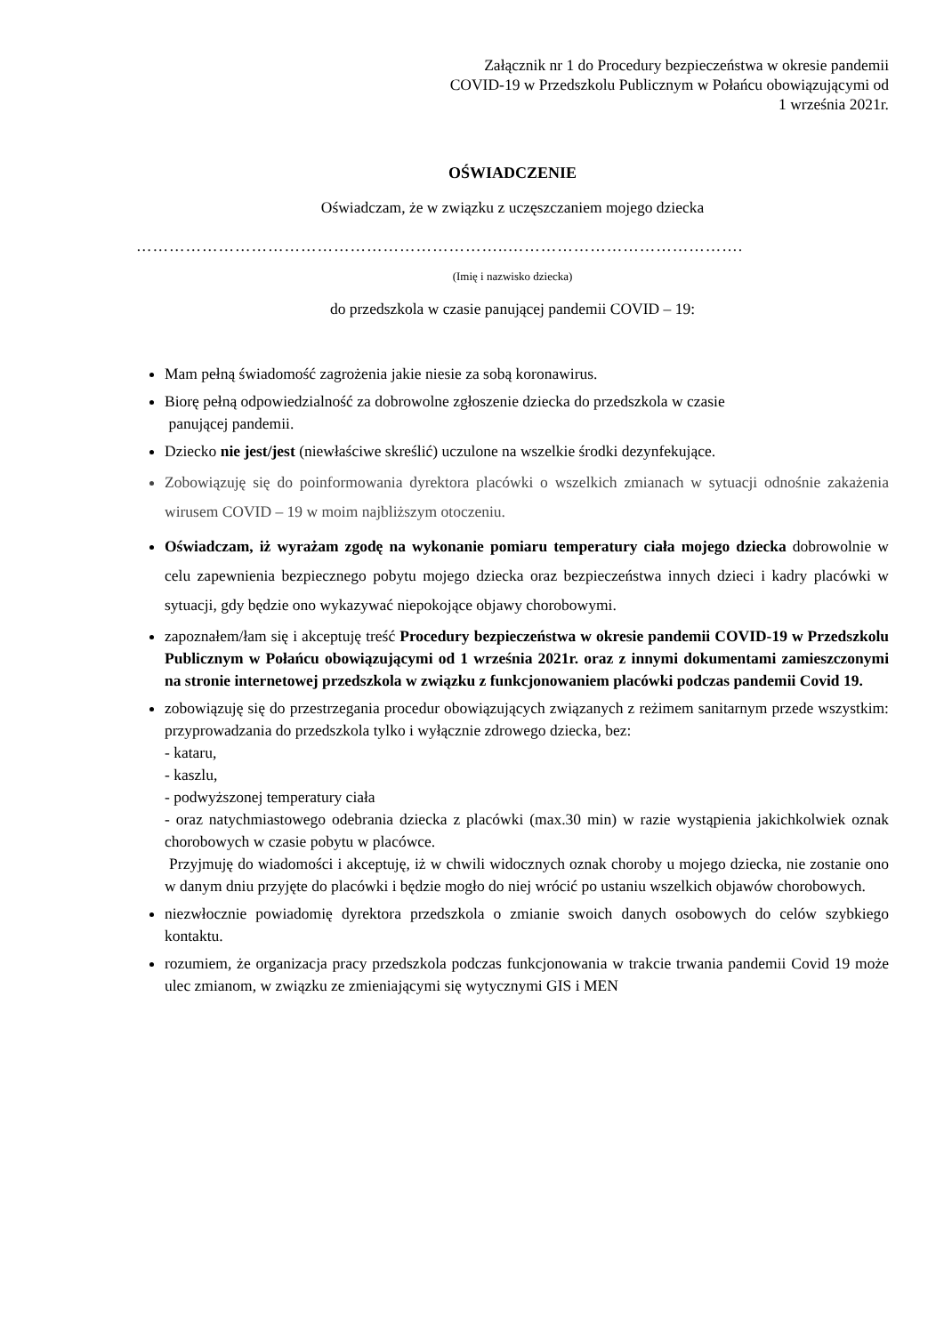Załącznik nr 1 do Procedury bezpieczeństwa w okresie pandemii
COVID-19 w Przedszkolu Publicznym w Połańcu obowiązującymi od
1 września 2021r.
OŚWIADCZENIE
Oświadczam, że w związku z uczęszczaniem mojego dziecka
…………………………………………………………..…………………………………….
(Imię i nazwisko dziecka)
do przedszkola w czasie panującej pandemii COVID – 19:
Mam pełną świadomość zagrożenia jakie niesie za sobą koronawirus.
Biorę pełną odpowiedzialność za dobrowolne zgłoszenie dziecka do przedszkola w czasie
panującej pandemii.
Dziecko nie jest/jest (niewłaściwe skreślić) uczulone na wszelkie środki dezynfekujące.
Zobowiązuję się do poinformowania dyrektora placówki o wszelkich zmianach w sytuacji odnośnie zakażenia wirusem COVID – 19 w moim najbliższym otoczeniu.
Oświadczam, iż wyrażam zgodę na wykonanie pomiaru temperatury ciała mojego dziecka dobrowolnie w celu zapewnienia bezpiecznego pobytu mojego dziecka oraz bezpieczeństwa innych dzieci i kadry placówki w sytuacji, gdy będzie ono wykazywać niepokojące objawy chorobowymi.
zapoznałem/łam się i akceptuję treść Procedury bezpieczeństwa w okresie pandemii COVID-19 w Przedszkolu Publicznym w Połańcu obowiązującymi od 1 września 2021r. oraz z innymi dokumentami zamieszczonymi na stronie internetowej przedszkola w związku z funkcjonowaniem placówki podczas pandemii Covid 19.
zobowiązuję się do przestrzegania procedur obowiązujących związanych z reżimem sanitarnym przede wszystkim: przyprowadzania do przedszkola tylko i wyłącznie zdrowego dziecka, bez:
- kataru,
- kaszlu,
- podwyższonej temperatury ciała
- oraz natychmiastowego odebrania dziecka z placówki (max.30 min) w razie wystąpienia jakichkolwiek oznak chorobowych w czasie pobytu w placówce.
Przyjmuję do wiadomości i akceptuję, iż w chwili widocznych oznak choroby u mojego dziecka, nie zostanie ono w danym dniu przyjęte do placówki i będzie mogło do niej wrócić po ustaniu wszelkich objawów chorobowych.
niezwłocznie powiadomię dyrektora przedszkola o zmianie swoich danych osobowych do celów szybkiego kontaktu.
rozumiem, że organizacja pracy przedszkola podczas funkcjonowania w trakcie trwania pandemii Covid 19 może ulec zmianom, w związku ze zmieniającymi się wytycznymi GIS i MEN